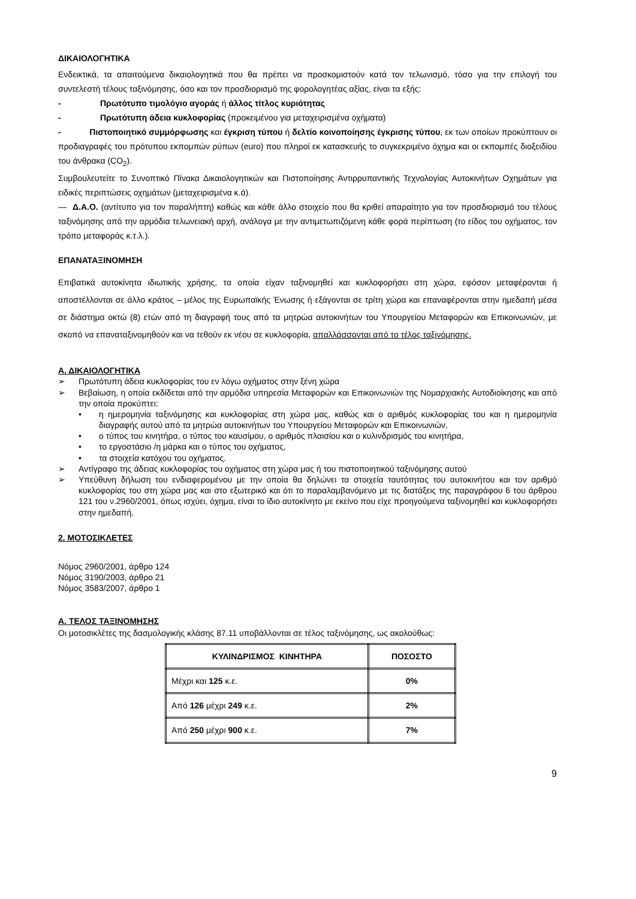ΔΙΚΑΙΟΛΟΓΗΤΙΚΑ
Ενδεικτικά, τα απαιτούμενα δικαιολογητικά που θα πρέπει να προσκομιστούν κατά τον τελωνισμό, τόσο για την επιλογή του συντελεστή τέλους ταξινόμησης, όσο και τον προσδιορισμό της φορολογητέας αξίας, είναι τα εξής:
- Πρωτότυπο τιμολόγιο αγοράς ή άλλος τίτλος κυριότητας
- Πρωτότυπη άδεια κυκλοφορίας (προκειμένου για μεταχειρισμένα οχήματα)
- Πιστοποιητικό συμμόρφωσης και έγκριση τύπου ή δελτίο κοινοποίησης έγκρισης τύπου, εκ των οποίων προκύπτουν οι προδιαγραφές του πρότυπου εκπομπών ρύπων (euro) που πληροί εκ κατασκευής το συγκεκριμένο όχημα και οι εκπομπές διοξειδίου του άνθρακα (CO<sub>2</sub>).
Συμβουλευτείτε το Συνοπτικό Πίνακα Δικαιολογητικών και Πιστοποίησης Αντιρρυπαντικής Τεχνολογίας Αυτοκινήτων Οχημάτων για ειδικές περιπτώσεις οχημάτων (μεταχειρισμένα κ.ά).
— Δ.Α.Ο. (αντίτυπο για τον παραλήπτη) καθώς και κάθε άλλο στοιχείο που θα κριθεί απαραίτητο για τον προσδιορισμό του τέλους ταξινόμησης από την αρμόδια τελωνειακή αρχή, ανάλογα με την αντιμετωπιζόμενη κάθε φορά περίπτωση (το είδος του οχήματος, τον τρόπο μεταφοράς κ.τ.λ.).
ΕΠΑΝΑΤΑΞΙΝΟΜΗΣΗ
Επιβατικά αυτοκίνητα ιδιωτικής χρήσης, τα οποία είχαν ταξινομηθεί και κυκλοφορήσει στη χώρα, εφόσον μεταφέρονται ή αποστέλλονται σε άλλο κράτος – μέλος της Ευρωπαϊκής Ένωσης ή εξάγονται σε τρίτη χώρα και επαναφέρονται στην ημεδαπή μέσα σε διάστημα οκτώ (8) ετών από τη διαγραφή τους από τα μητρώα αυτοκινήτων του Υπουργείου Μεταφορών και Επικοινωνιών, με σκοπό να επαναταξινομηθούν και να τεθούν εκ νέου σε κυκλοφορία, απαλλάσσονται από το τέλος ταξινόμησης.
Α. ΔΙΚΑΙΟΛΟΓΗΤΙΚΑ
➢ Πρωτότυπη άδεια κυκλοφορίας του εν λόγω οχήματος στην ξένη χώρα
➢ Βεβαίωση, η οποία εκδίδεται από την αρμόδια υπηρεσία Μεταφορών και Επικοινωνιών της Νομαρχιακής Αυτοδιοίκησης και από την οποία προκύπτει:
• η ημερομηνία ταξινόμησης και κυκλοφορίας στη χώρα μας, καθώς και ο αριθμός κυκλοφορίας του και η ημερομηνία διαγραφής αυτού από τα μητρώα αυτοκινήτων του Υπουργείου Μεταφορών και Επικοινωνιών,
• ο τύπος του κινητήρα, ο τύπος του καυσίμου, ο αριθμός πλαισίου και ο κυλινδρισμός του κινητήρα,
• το εργοστάσιο /η μάρκα και ο τύπος του οχήματος,
• τα στοιχεία κατόχου του οχήματος.
➢ Αντίγραφο της άδειας κυκλοφορίας του οχήματος στη χώρα μας ή του πιστοποιητικού ταξινόμησης αυτού
➢ Υπεύθυνη δήλωση του ενδιαφερομένου με την οποία θα δηλώνει τα στοιχεία ταυτότητας του αυτοκινήτου και τον αριθμό κυκλοφορίας του στη χώρα μας και στο εξωτερικό και ότι το παραλαμβανόμενο με τις διατάξεις της παραγράφου 6 του άρθρου 121 του ν.2960/2001, όπως ισχύει, όχημα, είναι το ίδιο αυτοκίνητο με εκείνο που είχε προηγούμενα ταξινομηθεί και κυκλοφορήσει στην ημεδαπή.
2. ΜΟΤΟΣΙΚΛΕΤΕΣ
Νόμος 2960/2001, άρθρο 124
Νόμος 3190/2003, άρθρο 21
Νόμος 3583/2007, άρθρο 1
Α. ΤΕΛΟΣ ΤΑΞΙΝΟΜΗΣΗΣ
Οι μοτοσικλέτες της δασμολογικής κλάσης 87.11 υποβάλλονται σε τέλος ταξινόμησης, ως ακολούθως:
| ΚΥΛΙΝΔΡΙΣΜΟΣ ΚΙΝΗΤΗΡΑ | ΠΟΣΟΣΤΟ |
| --- | --- |
| Μέχρι και 125 κ.ε. | 0% |
| Από 126 μέχρι 249 κ.ε. | 2% |
| Από 250 μέχρι 900 κ.ε. | 7% |
9